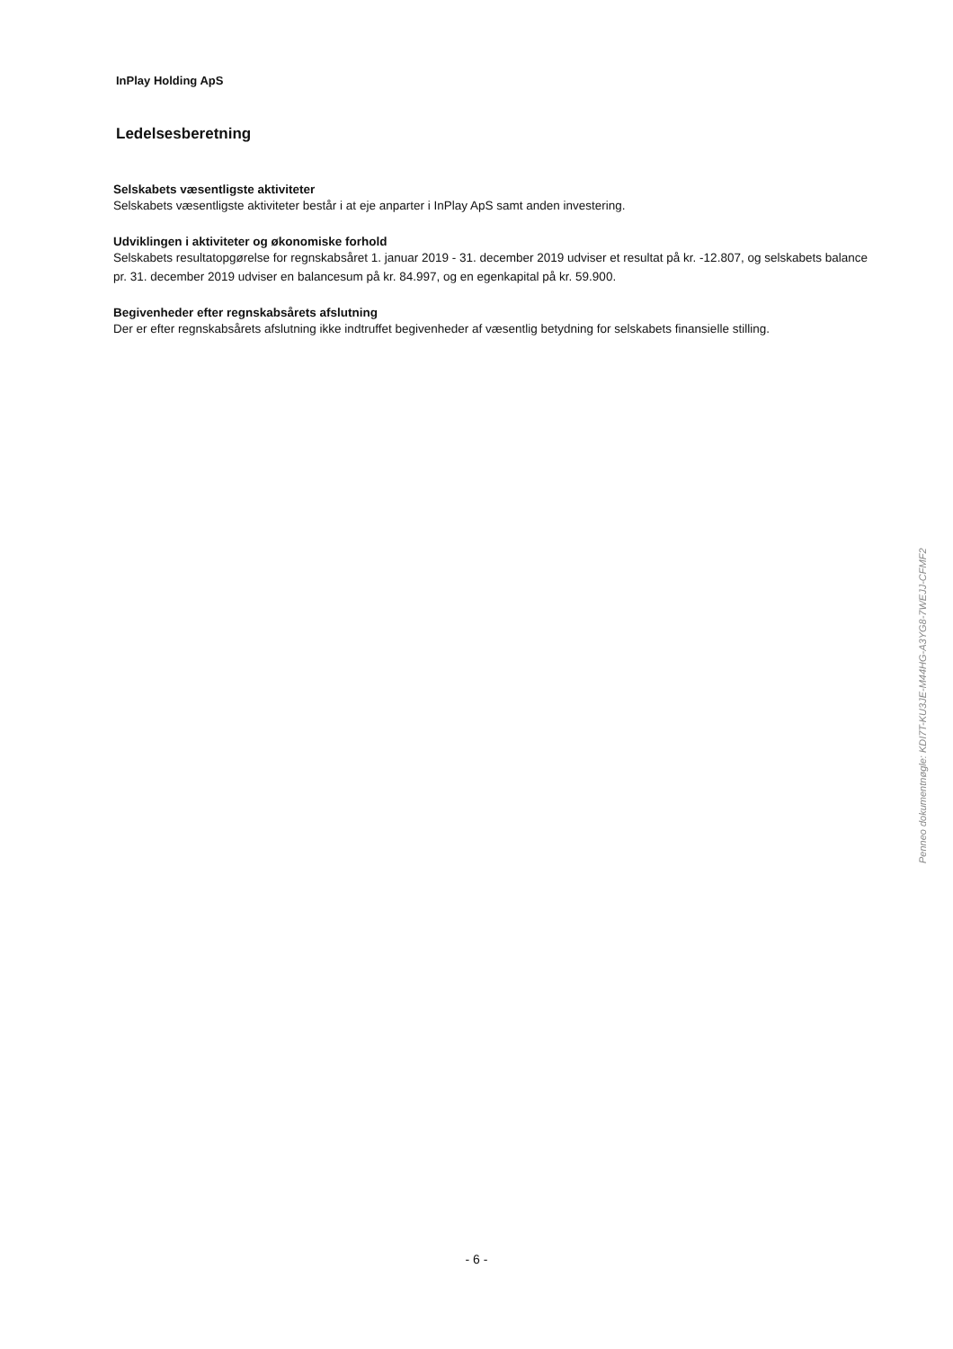InPlay Holding ApS
Ledelsesberetning
Selskabets væsentligste aktiviteter
Selskabets væsentligste aktiviteter består i at eje anparter i InPlay ApS samt anden investering.
Udviklingen i aktiviteter og økonomiske forhold
Selskabets resultatopgørelse for regnskabsåret 1. januar 2019 - 31. december 2019 udviser et resultat på kr. -12.807, og selskabets balance pr. 31. december 2019 udviser en balancesum på kr. 84.997, og en egenkapital på kr. 59.900.
Begivenheder efter regnskabsårets afslutning
Der er efter regnskabsårets afslutning ikke indtruffet begivenheder af væsentlig betydning for selskabets finansielle stilling.
Penneo dokumentnøgle: KDI7T-KU3JE-M44HG-A3YG8-7WEJJ-CFMF2
- 6 -